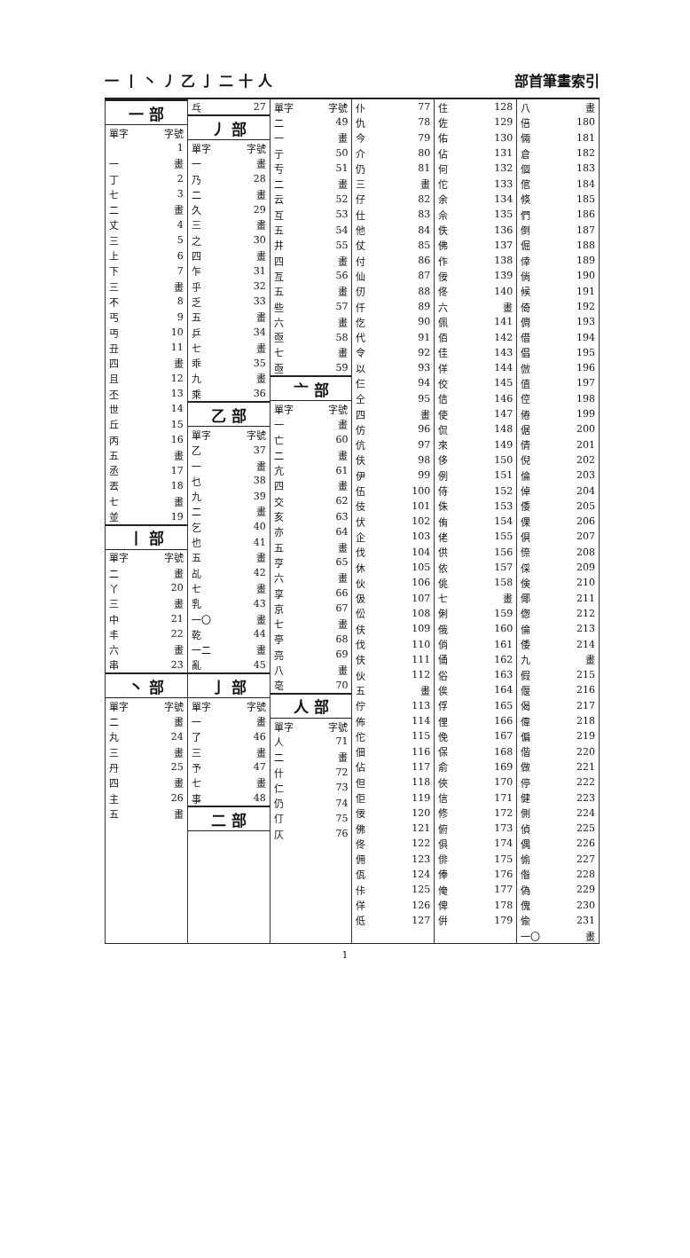一 丨 丶 丿 乙 亅 二 十 人 部首筆畫索引
| 一 部 | |
| 單字 | 字號 |
| | 1 |
| 一 | 畫 |
| 丁 | 2 |
| 七 | 3 |
| 二 | 畫 |
| 丈 | 4 |
| 三 | 5 |
| 上 | 6 |
| 下 | 7 |
| 三 | 畫 |
| 不 | 8 |
| 丐 | 9 |
| 丏 | 10 |
| 丑 | 11 |
| 四 | 畫 |
| 且 | 12 |
| 丕 | 13 |
| 世 | 14 |
| 丘 | 15 |
| 丙 | 16 |
| 五 | 畫 |
| 丞 | 17 |
| 丟 | 18 |
| 七 | 畫 |
| 並 | 19 |
| 丨 部 | |
| 單字 | 字號 |
| 二 | 畫 |
| 丫 | 20 |
| 三 | 畫 |
| 中 | 21 |
| 丰 | 22 |
| 六 | 畫 |
| 串 | 23 |
| 丶 部 | |
| 單字 | 字號 |
| 二 | 畫 |
| 丸 | 24 |
| 三 | 畫 |
| 丹 | 25 |
| 四 | 畫 |
| 主 | 26 |
| 五 | 畫 |
| 乓 | 27 |
| 丿 部 | |
| 單字 | 字號 |
| 一 | 畫 |
| 乃 | 28 |
| 二 | 畫 |
| 久 | 29 |
| 三 | 畫 |
| 之 | 30 |
| 四 | 畫 |
| 乍 | 31 |
| 乎 | 32 |
| 乏 | 33 |
| 五 | 畫 |
| 乒 | 34 |
| 七 | 畫 |
| 乖 | 35 |
| 九 | 畫 |
| 乘 | 36 |
| 乙 部 | |
| 單字 | 字號 |
| 乙 | 37 |
| 一 | 畫 |
| 乜 | 38 |
| 九 | 39 |
| 二 | 畫 |
| 乞 | 40 |
| 也 | 41 |
| 五 | 畫 |
| 乩 | 42 |
| 七 | 畫 |
| 乳 | 43 |
| 一〇 | 畫 |
| 乾 | 44 |
| 一二 | 畫 |
| 亂 | 45 |
| 亅 部 | |
| 單字 | 字號 |
| 一 | 畫 |
| 了 | 46 |
| 三 | 畫 |
| 予 | 47 |
| 七 | 畫 |
| 事 | 48 |
| 二 部 | |
| 單字 | 字號 |
| 二 | 49 |
| 一 | 畫 |
| 亍 | 50 |
| 亐 | 51 |
| 二 | 畫 |
| 云 | 52 |
| 互 | 53 |
| 五 | 54 |
| 井 | 55 |
| 四 | 畫 |
| 亙 | 56 |
| 五 | 畫 |
| 些 | 57 |
| 六 | 畫 |
| 亟 | 58 |
| 七 | 畫 |
| 亟 | 59 |
| 亠 部 | |
| 單字 | 字號 |
| 一 | 畫 |
| 亡 | 60 |
| 二 | 畫 |
| 亢 | 61 |
| 四 | 畫 |
| 交 | 62 |
| 亥 | 63 |
| 亦 | 64 |
| 五 | 畫 |
| 亨 | 65 |
| 六 | 畫 |
| 享 | 66 |
| 京 | 67 |
| 七 | 畫 |
| 亭 | 68 |
| 亮 | 69 |
| 八 | 畫 |
| 亳 | 70 |
| 人 部 | |
| 單字 | 字號 |
| 人 | 71 |
| 二 | 畫 |
| 什 | 72 |
| 仁 | 73 |
| 仍 | 74 |
| 仃 | 75 |
| 仄 | 76 |
| 仆 | 77 |
| 仇 | 78 |
| 今 | 79 |
| 介 | 80 |
| 仍 | 81 |
| 三 | 畫 |
| 仔 | 82 |
| 仕 | 83 |
| 他 | 84 |
| 仗 | 85 |
| 付 | 86 |
| 仙 | 87 |
| 仞 | 88 |
| 仟 | 89 |
| 仡 | 90 |
| 代 | 91 |
| 令 | 92 |
| 以 | 93 |
| 仨 | 94 |
| 仝 | 95 |
| 四 | 畫 |
| 仿 | 96 |
| 伉 | 97 |
| 伕 | 98 |
| 伊 | 99 |
| 伍 | 100 |
| 伎 | 101 |
| 伏 | 102 |
| 企 | 103 |
| 伐 | 104 |
| 休 | 105 |
| 伙 | 106 |
| 伋 | 107 |
| 伀 | 108 |
| 伕 | 109 |
| 伐 | 110 |
| 伕 | 111 |
| 伙 | 112 |
| 五 | 畫 |
| 佇 | 113 |
| 佈 | 114 |
| 佗 | 115 |
| 佃 | 116 |
| 佔 | 117 |
| 但 | 118 |
| 佢 | 119 |
| 佞 | 120 |
| 佛 | 121 |
| 佟 | 122 |
| 佣 | 123 |
| 佤 | 124 |
| 佧 | 125 |
| 佯 | 126 |
| 低 | 127 |
| 住 | 128 |
| 佐 | 129 |
| 佑 | 130 |
| 佔 | 131 |
| 何 | 132 |
| 佗 | 133 |
| 余 | 134 |
| 佘 | 135 |
| 佚 | 136 |
| 佛 | 137 |
| 作 | 138 |
| 佞 | 139 |
| 佟 | 140 |
| 六 | 畫 |
| 佩 | 141 |
| 佰 | 142 |
| 佳 | 143 |
| 佯 | 144 |
| 佼 | 145 |
| 佶 | 146 |
| 使 | 147 |
| 侃 | 148 |
| 來 | 149 |
| 侈 | 150 |
| 例 | 151 |
| 侍 | 152 |
| 侏 | 153 |
| 侑 | 154 |
| 佬 | 155 |
| 供 | 156 |
| 依 | 157 |
| 佻 | 158 |
| 七 | 畫 |
| 俐 | 159 |
| 俄 | 160 |
| 俏 | 161 |
| 俑 | 162 |
| 俗 | 163 |
| 俟 | 164 |
| 俘 | 165 |
| 俚 | 166 |
| 俛 | 167 |
| 保 | 168 |
| 俞 | 169 |
| 俠 | 170 |
| 信 | 171 |
| 修 | 172 |
| 俯 | 173 |
| 俱 | 174 |
| 俳 | 175 |
| 俸 | 176 |
| 俺 | 177 |
| 俾 | 178 |
| 倂 | 179 |
| 八 | 畫 |
| 倍 | 180 |
| 倆 | 181 |
| 倉 | 182 |
| 個 | 183 |
| 倌 | 184 |
| 倏 | 185 |
| 們 | 186 |
| 倒 | 187 |
| 倔 | 188 |
| 倖 | 189 |
| 倘 | 190 |
| 候 | 191 |
| 倚 | 192 |
| 倜 | 193 |
| 借 | 194 |
| 倡 | 195 |
| 倣 | 196 |
| 值 | 197 |
| 倥 | 198 |
| 倦 | 199 |
| 倨 | 200 |
| 倩 | 201 |
| 倪 | 202 |
| 倫 | 203 |
| 倬 | 204 |
| 倭 | 205 |
| 倮 | 206 |
| 倶 | 207 |
| 倷 | 208 |
| 倸 | 209 |
| 倹 | 210 |
| 倻 | 211 |
| 偬 | 212 |
| 倫 | 213 |
| 倭 | 214 |
| 九 | 畫 |
| 假 | 215 |
| 偃 | 216 |
| 偈 | 217 |
| 偉 | 218 |
| 偏 | 219 |
| 偕 | 220 |
| 做 | 221 |
| 停 | 222 |
| 健 | 223 |
| 側 | 224 |
| 偵 | 225 |
| 偶 | 226 |
| 偷 | 227 |
| 偺 | 228 |
| 偽 | 229 |
| 傀 | 230 |
| 偸 | 231 |
| 一〇 | 畫 |
1